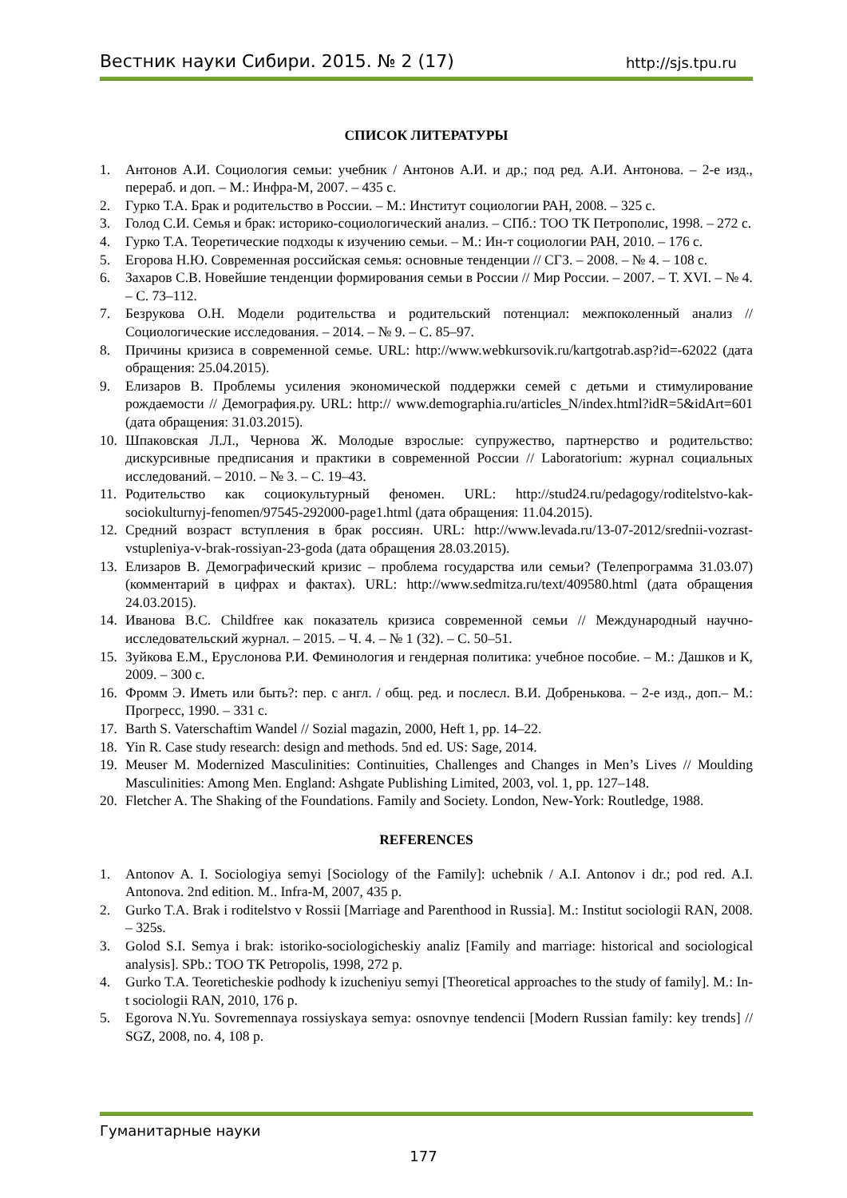Вестник науки Сибири. 2015. № 2 (17) http://sjs.tpu.ru
СПИСОК ЛИТЕРАТУРЫ
1. Антонов А.И. Социология семьи: учебник / Антонов А.И. и др.; под ред. А.И. Антонова. – 2-е изд., перераб. и доп. – М.: Инфра-М, 2007. – 435 с.
2. Гурко Т.А. Брак и родительство в России. – М.: Институт социологии РАН, 2008. – 325 с.
3. Голод С.И. Семья и брак: историко-социологический анализ. – СПб.: ТОО ТК Петрополис, 1998. – 272 с.
4. Гурко Т.А. Теоретические подходы к изучению семьи. – М.: Ин-т социологии РАН, 2010. – 176 с.
5. Егорова Н.Ю. Современная российская семья: основные тенденции // СГЗ. – 2008. – № 4. – 108 с.
6. Захаров С.В. Новейшие тенденции формирования семьи в России // Мир России. – 2007. – Т. XVI. – № 4. – С. 73–112.
7. Безрукова О.Н. Модели родительства и родительский потенциал: межпоколенный анализ // Социологические исследования. – 2014. – № 9. – С. 85–97.
8. Причины кризиса в современной семье. URL: http://www.webkursovik.ru/kartgotrab.asp?id=-62022 (дата обращения: 25.04.2015).
9. Елизаров В. Проблемы усиления экономической поддержки семей с детьми и стимулирование рождаемости // Демография.ру. URL: http:// www.demographia.ru/articles_N/index.html?idR=5&idArt=601 (дата обращения: 31.03.2015).
10. Шпаковская Л.Л., Чернова Ж. Молодые взрослые: супружество, партнерство и родительство: дискурсивные предписания и практики в современной России // Laboratorium: журнал социальных исследований. – 2010. – № 3. – С. 19–43.
11. Родительство как социокультурный феномен. URL: http://stud24.ru/pedagogy/roditelstvo-kak-sociokulturnyj-fenomen/97545-292000-page1.html (дата обращения: 11.04.2015).
12. Средний возраст вступления в брак россиян. URL: http://www.levada.ru/13-07-2012/srednii-vozrast-vstupleniya-v-brak-rossiyan-23-goda (дата обращения 28.03.2015).
13. Елизаров В. Демографический кризис – проблема государства или семьи? (Телепрограмма 31.03.07) (комментарий в цифрах и фактах). URL: http://www.sedmitza.ru/text/409580.html (дата обращения 24.03.2015).
14. Иванова В.С. Childfree как показатель кризиса современной семьи // Международный научно-исследовательский журнал. – 2015. – Ч. 4. – № 1 (32). – С. 50–51.
15. Зуйкова Е.М., Еруслонова Р.И. Феминология и гендерная политика: учебное пособие. – М.: Дашков и К, 2009. – 300 с.
16. Фромм Э. Иметь или быть?: пер. с англ. / общ. ред. и послесл. В.И. Добренькова. – 2-е изд., доп.– М.: Прогресс, 1990. – 331 с.
17. Barth S. Vaterschaftim Wandel // Sozial magazin, 2000, Heft 1, pp. 14–22.
18. Yin R. Case study research: design and methods. 5nd ed. US: Sage, 2014.
19. Meuser M. Modernized Masculinities: Continuities, Challenges and Changes in Men’s Lives // Moulding Masculinities: Among Men. England: Ashgate Publishing Limited, 2003, vol. 1, pp. 127–148.
20. Fletcher A. The Shaking of the Foundations. Family and Society. London, New-York: Routledge, 1988.
REFERENCES
1. Antonov A. I. Sociologiya semyi [Sociology of the Family]: uchebnik / A.I. Antonov i dr.; pod red. A.I. Antonova. 2nd edition. M.. Infra-M, 2007, 435 p.
2. Gurko T.A. Brak i roditelstvo v Rossii [Marriage and Parenthood in Russia]. M.: Institut sociologii RAN, 2008. – 325s.
3. Golod S.I. Semya i brak: istoriko-sociologicheskiy analiz [Family and marriage: historical and sociological analysis]. SPb.: TOO TK Petropolis, 1998, 272 p.
4. Gurko T.A. Teoreticheskie podhody k izucheniyu semyi [Theoretical approaches to the study of family]. M.: In-t sociologii RAN, 2010, 176 p.
5. Egorova N.Yu. Sovremennaya rossiyskaya semya: osnovnye tendencii [Modern Russian family: key trends] // SGZ, 2008, no. 4, 108 p.
Гуманитарные науки
177